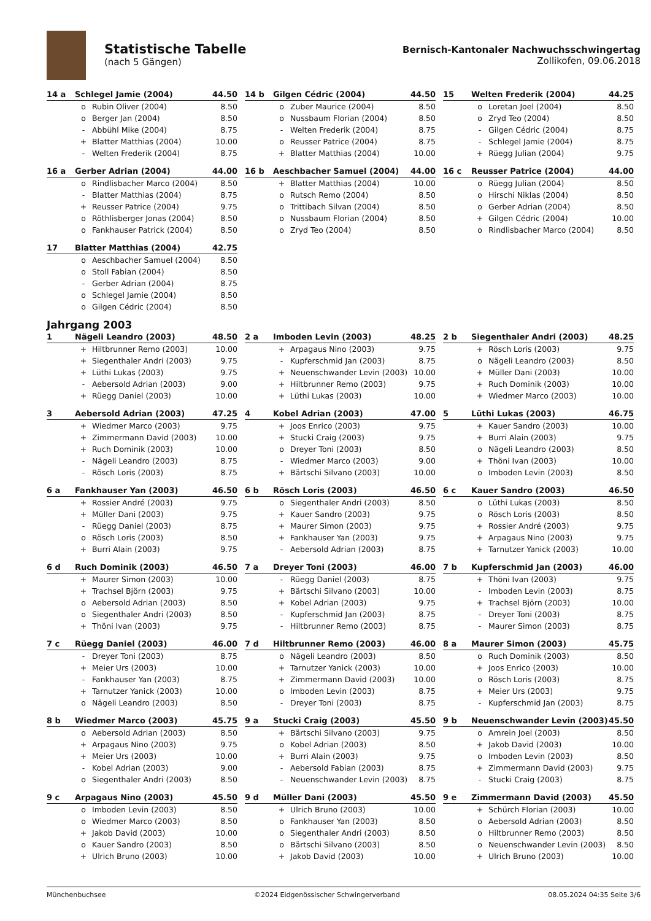Statistische Tabelle
(nach 5 Gängen)
Bernisch-Kantonaler Nachwuchsschwingertag
Zollikofen, 09.06.2018
| 14 a | Schlegel Jamie (2004) | | 44.50 |
| --- | --- | --- | --- |
| | o | Rubin Oliver (2004) | 8.50 |
| | o | Berger Jan (2004) | 8.50 |
| | - | Abbühl Mike (2004) | 8.75 |
| | + | Blatter Matthias (2004) | 10.00 |
| | - | Welten Frederik (2004) | 8.75 |
| 14 b | Gilgen Cédric (2004) | | 44.50 |
| --- | --- | --- | --- |
| | o | Zuber Maurice (2004) | 8.50 |
| | o | Nussbaum Florian (2004) | 8.50 |
| | - | Welten Frederik (2004) | 8.75 |
| | o | Reusser Patrice (2004) | 8.75 |
| | + | Blatter Matthias (2004) | 10.00 |
| 15 | Welten Frederik (2004) | | 44.25 |
| --- | --- | --- | --- |
| | o | Loretan Joel (2004) | 8.50 |
| | o | Zryd Teo (2004) | 8.50 |
| | - | Gilgen Cédric (2004) | 8.75 |
| | - | Schlegel Jamie (2004) | 8.75 |
| | + | Rüegg Julian (2004) | 9.75 |
| 16 a | Gerber Adrian (2004) | | 44.00 |
| --- | --- | --- | --- |
| | o | Rindlisbacher Marco (2004) | 8.50 |
| | - | Blatter Matthias (2004) | 8.75 |
| | + | Reusser Patrice (2004) | 9.75 |
| | o | Röthlisberger Jonas (2004) | 8.50 |
| | o | Fankhauser Patrick (2004) | 8.50 |
| 16 b | Aeschbacher Samuel (2004) | | 44.00 |
| --- | --- | --- | --- |
| | + | Blatter Matthias (2004) | 10.00 |
| | o | Rutsch Remo (2004) | 8.50 |
| | o | Trittibach Silvan (2004) | 8.50 |
| | o | Nussbaum Florian (2004) | 8.50 |
| | o | Zryd Teo (2004) | 8.50 |
| 16 c | Reusser Patrice (2004) | | 44.00 |
| --- | --- | --- | --- |
| | o | Rüegg Julian (2004) | 8.50 |
| | o | Hirschi Niklas (2004) | 8.50 |
| | o | Gerber Adrian (2004) | 8.50 |
| | + | Gilgen Cédric (2004) | 10.00 |
| | o | Rindlisbacher Marco (2004) | 8.50 |
| 17 | Blatter Matthias (2004) | | 42.75 |
| --- | --- | --- | --- |
| | o | Aeschbacher Samuel (2004) | 8.50 |
| | o | Stoll Fabian (2004) | 8.50 |
| | - | Gerber Adrian (2004) | 8.75 |
| | o | Schlegel Jamie (2004) | 8.50 |
| | o | Gilgen Cédric (2004) | 8.50 |
Jahrgang 2003
| 1 | Nägeli Leandro (2003) | | 48.50 |
| --- | --- | --- | --- |
| | + | Hiltbrunner Remo (2003) | 10.00 |
| | + | Siegenthaler Andri (2003) | 9.75 |
| | + | Lüthi Lukas (2003) | 9.75 |
| | - | Aebersold Adrian (2003) | 9.00 |
| | + | Rüegg Daniel (2003) | 10.00 |
| 2 a | Imboden Levin (2003) | | 48.25 |
| --- | --- | --- | --- |
| | + | Arpagaus Nino (2003) | 9.75 |
| | - | Kupferschmid Jan (2003) | 8.75 |
| | + | Neuenschwander Levin (2003) | 10.00 |
| | + | Hiltbrunner Remo (2003) | 9.75 |
| | + | Lüthi Lukas (2003) | 10.00 |
| 2 b | Siegenthaler Andri (2003) | | 48.25 |
| --- | --- | --- | --- |
| | + | Rösch Loris (2003) | 9.75 |
| | o | Nägeli Leandro (2003) | 8.50 |
| | + | Müller Dani (2003) | 10.00 |
| | + | Ruch Dominik (2003) | 10.00 |
| | + | Wiedmer Marco (2003) | 10.00 |
| 3 | Aebersold Adrian (2003) | | 47.25 |
| --- | --- | --- | --- |
| | + | Wiedmer Marco (2003) | 9.75 |
| | + | Zimmermann David (2003) | 10.00 |
| | + | Ruch Dominik (2003) | 10.00 |
| | - | Nägeli Leandro (2003) | 8.75 |
| | - | Rösch Loris (2003) | 8.75 |
| 4 | Kobel Adrian (2003) | | 47.00 |
| --- | --- | --- | --- |
| | + | Joos Enrico (2003) | 9.75 |
| | + | Stucki Craig (2003) | 9.75 |
| | o | Dreyer Toni (2003) | 8.50 |
| | - | Wiedmer Marco (2003) | 9.00 |
| | + | Bärtschi Silvano (2003) | 10.00 |
| 5 | Lüthi Lukas (2003) | | 46.75 |
| --- | --- | --- | --- |
| | + | Kauer Sandro (2003) | 10.00 |
| | + | Burri Alain (2003) | 9.75 |
| | o | Nägeli Leandro (2003) | 8.50 |
| | + | Thöni Ivan (2003) | 10.00 |
| | o | Imboden Levin (2003) | 8.50 |
| 6 a | Fankhauser Yan (2003) | | 46.50 |
| --- | --- | --- | --- |
| | + | Rossier André (2003) | 9.75 |
| | + | Müller Dani (2003) | 9.75 |
| | - | Rüegg Daniel (2003) | 8.75 |
| | o | Rösch Loris (2003) | 8.50 |
| | + | Burri Alain (2003) | 9.75 |
| 6 b | Rösch Loris (2003) | | 46.50 |
| --- | --- | --- | --- |
| | o | Siegenthaler Andri (2003) | 8.50 |
| | + | Kauer Sandro (2003) | 9.75 |
| | + | Maurer Simon (2003) | 9.75 |
| | + | Fankhauser Yan (2003) | 9.75 |
| | - | Aebersold Adrian (2003) | 8.75 |
| 6 c | Kauer Sandro (2003) | | 46.50 |
| --- | --- | --- | --- |
| | o | Lüthi Lukas (2003) | 8.50 |
| | o | Rösch Loris (2003) | 8.50 |
| | + | Rossier André (2003) | 9.75 |
| | + | Arpagaus Nino (2003) | 9.75 |
| | + | Tarnutzer Yanick (2003) | 10.00 |
| 6 d | Ruch Dominik (2003) | | 46.50 |
| --- | --- | --- | --- |
| | + | Maurer Simon (2003) | 10.00 |
| | + | Trachsel Björn (2003) | 9.75 |
| | o | Aebersold Adrian (2003) | 8.50 |
| | o | Siegenthaler Andri (2003) | 8.50 |
| | + | Thöni Ivan (2003) | 9.75 |
| 7 a | Dreyer Toni (2003) | | 46.00 |
| --- | --- | --- | --- |
| | - | Rüegg Daniel (2003) | 8.75 |
| | + | Bärtschi Silvano (2003) | 10.00 |
| | + | Kobel Adrian (2003) | 9.75 |
| | - | Kupferschmid Jan (2003) | 8.75 |
| | - | Hiltbrunner Remo (2003) | 8.75 |
| 7 b | Kupferschmid Jan (2003) | | 46.00 |
| --- | --- | --- | --- |
| | + | Thöni Ivan (2003) | 9.75 |
| | - | Imboden Levin (2003) | 8.75 |
| | + | Trachsel Björn (2003) | 10.00 |
| | - | Dreyer Toni (2003) | 8.75 |
| | - | Maurer Simon (2003) | 8.75 |
| 7 c | Rüegg Daniel (2003) | | 46.00 |
| --- | --- | --- | --- |
| | - | Dreyer Toni (2003) | 8.75 |
| | + | Meier Urs (2003) | 10.00 |
| | - | Fankhauser Yan (2003) | 8.75 |
| | + | Tarnutzer Yanick (2003) | 10.00 |
| | o | Nägeli Leandro (2003) | 8.50 |
| 7 d | Hiltbrunner Remo (2003) | | 46.00 |
| --- | --- | --- | --- |
| | o | Nägeli Leandro (2003) | 8.50 |
| | + | Tarnutzer Yanick (2003) | 10.00 |
| | + | Zimmermann David (2003) | 10.00 |
| | o | Imboden Levin (2003) | 8.75 |
| | - | Dreyer Toni (2003) | 8.75 |
| 8 a | Maurer Simon (2003) | | 45.75 |
| --- | --- | --- | --- |
| | o | Ruch Dominik (2003) | 8.50 |
| | + | Joos Enrico (2003) | 10.00 |
| | o | Rösch Loris (2003) | 8.75 |
| | + | Meier Urs (2003) | 9.75 |
| | - | Kupferschmid Jan (2003) | 8.75 |
| 8 b | Wiedmer Marco (2003) | | 45.75 |
| --- | --- | --- | --- |
| | o | Aebersold Adrian (2003) | 8.50 |
| | + | Arpagaus Nino (2003) | 9.75 |
| | + | Meier Urs (2003) | 10.00 |
| | - | Kobel Adrian (2003) | 9.00 |
| | o | Siegenthaler Andri (2003) | 8.50 |
| 9 a | Stucki Craig (2003) | | 45.50 |
| --- | --- | --- | --- |
| | + | Bärtschi Silvano (2003) | 9.75 |
| | o | Kobel Adrian (2003) | 8.50 |
| | + | Burri Alain (2003) | 9.75 |
| | - | Aebersold Fabian (2003) | 8.75 |
| | - | Neuenschwander Levin (2003) | 8.75 |
| 9 b | Neuenschwander Levin (2003) | | 45.50 |
| --- | --- | --- | --- |
| | o | Amrein Joel (2003) | 8.50 |
| | + | Jakob David (2003) | 10.00 |
| | o | Imboden Levin (2003) | 8.50 |
| | + | Zimmermann David (2003) | 9.75 |
| | - | Stucki Craig (2003) | 8.75 |
| 9 c | Arpagaus Nino (2003) | | 45.50 |
| --- | --- | --- | --- |
| | o | Imboden Levin (2003) | 8.50 |
| | o | Wiedmer Marco (2003) | 8.50 |
| | + | Jakob David (2003) | 10.00 |
| | o | Kauer Sandro (2003) | 8.50 |
| | + | Ulrich Bruno (2003) | 10.00 |
| 9 d | Müller Dani (2003) | | 45.50 |
| --- | --- | --- | --- |
| | + | Ulrich Bruno (2003) | 10.00 |
| | o | Fankhauser Yan (2003) | 8.50 |
| | o | Siegenthaler Andri (2003) | 8.50 |
| | o | Bärtschi Silvano (2003) | 8.50 |
| | + | Jakob David (2003) | 10.00 |
| 9 e | Zimmermann David (2003) | | 45.50 |
| --- | --- | --- | --- |
| | + | Schürch Florian (2003) | 10.00 |
| | o | Aebersold Adrian (2003) | 8.50 |
| | o | Hiltbrunner Remo (2003) | 8.50 |
| | o | Neuenschwander Levin (2003) | 8.50 |
| | + | Ulrich Bruno (2003) | 10.00 |
Münchenbuchsee ©2024 Eidgenössischer Schwingerverband 08.05.2024 04:35 Seite 3/6